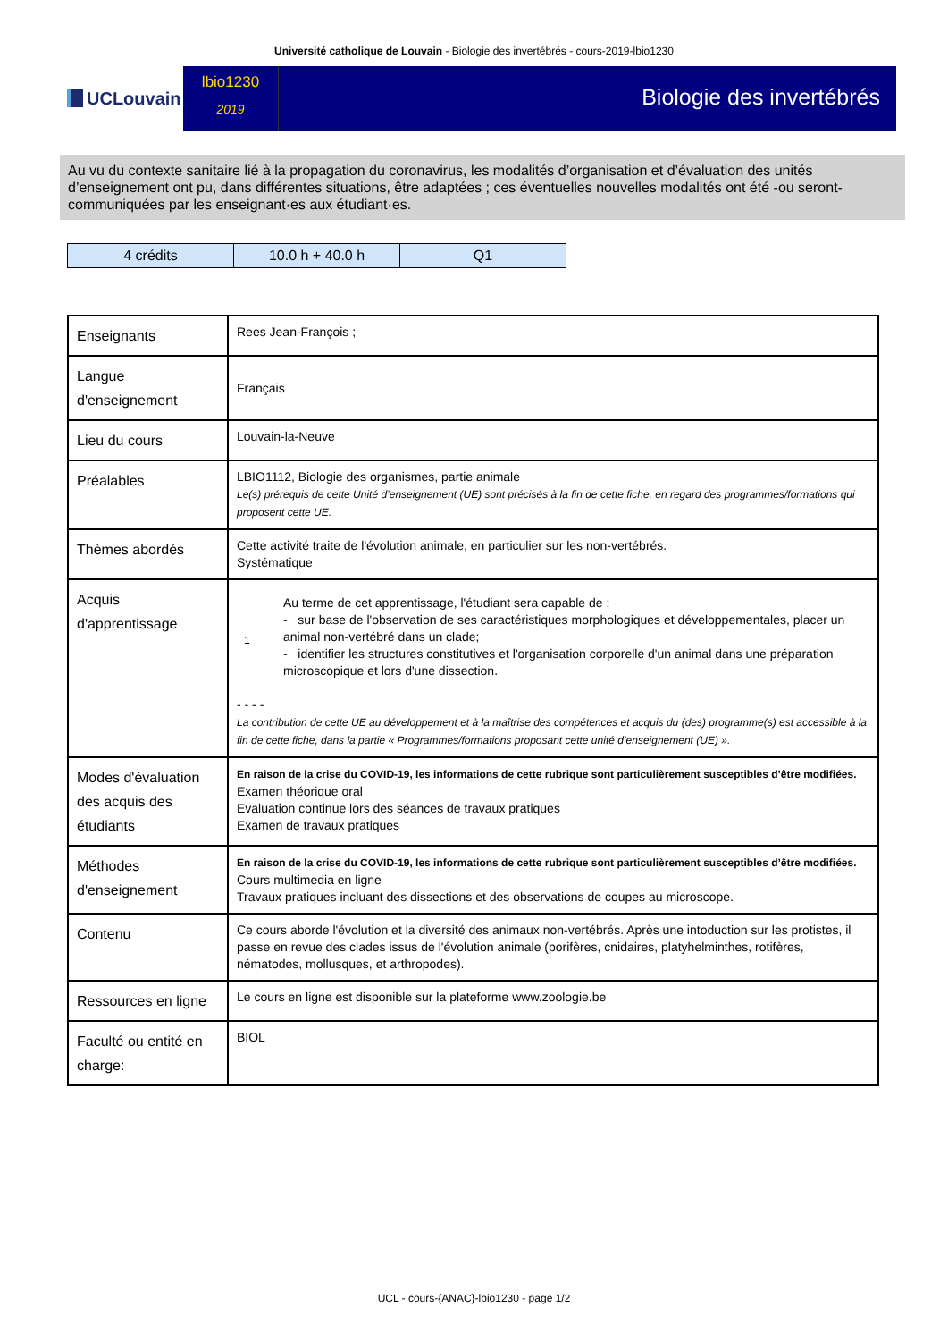Université catholique de Louvain - Biologie des invertébrés - cours-2019-lbio1230
UCLouvain
lbio1230
2019
Biologie des invertébrés
Au vu du contexte sanitaire lié à la propagation du coronavirus, les modalités d’organisation et d’évaluation des unités d’enseignement ont pu, dans différentes situations, être adaptées ; ces éventuelles nouvelles modalités ont été -ou seront- communiquées par les enseignant·es aux étudiant·es.
| 4 crédits | 10.0 h + 40.0 h | Q1 |
| Enseignants | Rees Jean-François ; |
| Langue d'enseignement | Français |
| Lieu du cours | Louvain-la-Neuve |
| Préalables | LBIO1112, Biologie des organismes, partie animale Le(s) prérequis de cette Unité d’enseignement (UE) sont précisés à la fin de cette fiche, en regard des programmes/formations qui proposent cette UE. |
| Thèmes abordés | Cette activité traite de l'évolution animale, en particulier sur les non-vertébrés. Systématique |
| Acquis d'apprentissage | 1 Au terme de cet apprentissage, l'étudiant sera capable de : - sur base de l'observation de ses caractéristiques morphologiques et développementales, placer un animal non-vertébré dans un clade; - identifier les structures constitutives et l'organisation corporelle d'un animal dans une préparation microscopique et lors d'une dissection. - - - - La contribution de cette UE au développement et à la maîtrise des compétences et acquis du (des) programme(s) est accessible à la fin de cette fiche, dans la partie « Programmes/formations proposant cette unité d’enseignement (UE) ». |
| Modes d'évaluation des acquis des étudiants | En raison de la crise du COVID-19, les informations de cette rubrique sont particulièrement susceptibles d’être modifiées. Examen théorique oral Evaluation continue lors des séances de travaux pratiques Examen de travaux pratiques |
| Méthodes d'enseignement | En raison de la crise du COVID-19, les informations de cette rubrique sont particulièrement susceptibles d’être modifiées. Cours multimedia en ligne Travaux pratiques incluant des dissections et des observations de coupes au microscope. |
| Contenu | Ce cours aborde l'évolution et la diversité des animaux non-vertébrés. Après une intoduction sur les protistes, il passe en revue des clades issus de l'évolution animale (porifères, cnidaires, platyhelminthes, rotifères, nématodes, mollusques, et arthropodes). |
| Ressources en ligne | Le cours en ligne est disponible sur la plateforme www.zoologie.be |
| Faculté ou entité en charge: | BIOL |
UCL - cours-{ANAC}-lbio1230 - page 1/2